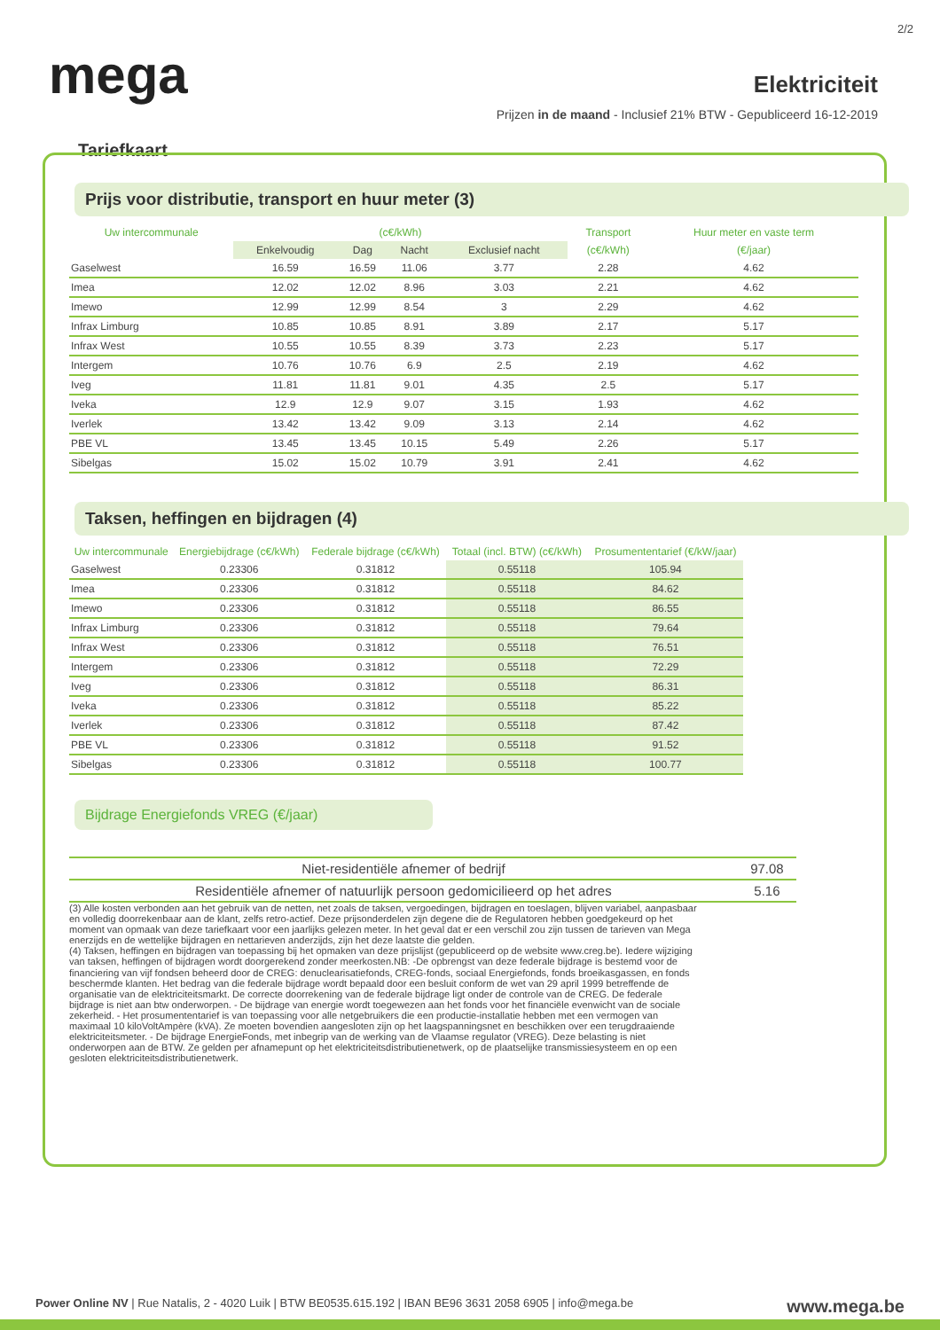2/2
mega
Elektriciteit
Prijzen in de maand - Inclusief 21% BTW - Gepubliceerd 16-12-2019
Tariefkaart
Prijs voor distributie, transport en huur meter (3)
| Uw intercommunale | (c€/kWh) | | | | Transport | Huur meter en vaste term |
| --- | --- | --- | --- | --- | --- | --- |
| | Enkelvoudig | Dag | Nacht | Exclusief nacht | (c€/kWh) | (€/jaar) |
| Gaselwest | 16.59 | 16.59 | 11.06 | 3.77 | 2.28 | 4.62 |
| Imea | 12.02 | 12.02 | 8.96 | 3.03 | 2.21 | 4.62 |
| Imewo | 12.99 | 12.99 | 8.54 | 3 | 2.29 | 4.62 |
| Infrax Limburg | 10.85 | 10.85 | 8.91 | 3.89 | 2.17 | 5.17 |
| Infrax West | 10.55 | 10.55 | 8.39 | 3.73 | 2.23 | 5.17 |
| Intergem | 10.76 | 10.76 | 6.9 | 2.5 | 2.19 | 4.62 |
| Iveg | 11.81 | 11.81 | 9.01 | 4.35 | 2.5 | 5.17 |
| Iveka | 12.9 | 12.9 | 9.07 | 3.15 | 1.93 | 4.62 |
| Iverlek | 13.42 | 13.42 | 9.09 | 3.13 | 2.14 | 4.62 |
| PBE VL | 13.45 | 13.45 | 10.15 | 5.49 | 2.26 | 5.17 |
| Sibelgas | 15.02 | 15.02 | 10.79 | 3.91 | 2.41 | 4.62 |
Taksen, heffingen en bijdragen (4)
| Uw intercommunale | Energiebijdrage (c€/kWh) | Federale bijdrage (c€/kWh) | Totaal (incl. BTW) (c€/kWh) | Prosumententarief (€/kW/jaar) |
| --- | --- | --- | --- | --- |
| Gaselwest | 0.23306 | 0.31812 | 0.55118 | 105.94 |
| Imea | 0.23306 | 0.31812 | 0.55118 | 84.62 |
| Imewo | 0.23306 | 0.31812 | 0.55118 | 86.55 |
| Infrax Limburg | 0.23306 | 0.31812 | 0.55118 | 79.64 |
| Infrax West | 0.23306 | 0.31812 | 0.55118 | 76.51 |
| Intergem | 0.23306 | 0.31812 | 0.55118 | 72.29 |
| Iveg | 0.23306 | 0.31812 | 0.55118 | 86.31 |
| Iveka | 0.23306 | 0.31812 | 0.55118 | 85.22 |
| Iverlek | 0.23306 | 0.31812 | 0.55118 | 87.42 |
| PBE VL | 0.23306 | 0.31812 | 0.55118 | 91.52 |
| Sibelgas | 0.23306 | 0.31812 | 0.55118 | 100.77 |
Bijdrage Energiefonds VREG (€/jaar)
| Niet-residentiële afnemer of bedrijf | 97.08 |
| Residentiële afnemer of natuurlijk persoon gedomicilieerd op het adres | 5.16 |
(3) Alle kosten verbonden aan het gebruik van de netten, net zoals de taksen, vergoedingen, bijdragen en toeslagen, blijven variabel, aanpasbaar en volledig doorrekenbaar aan de klant, zelfs retro-actief. Deze prijsonderdelen zijn degene die de Regulatoren hebben goedgekeurd op het moment van opmaak van deze tariefkaart voor een jaarlijks gelezen meter. In het geval dat er een verschil zou zijn tussen de tarieven van Mega enerzijds en de wettelijke bijdragen en nettarieven anderzijds, zijn het deze laatste die gelden.
(4) Taksen, heffingen en bijdragen van toepassing bij het opmaken van deze prijslijst (gepubliceerd op de website www.creg.be). Iedere wijziging van taksen, heffingen of bijdragen wordt doorgerekend zonder meerkosten.NB: -De opbrengst van deze federale bijdrage is bestemd voor de financiering van vijf fondsen beheerd door de CREG: denuclearisatiefonds, CREG-fonds, sociaal Energiefonds, fonds broeikasgassen, en fonds beschermde klanten. Het bedrag van die federale bijdrage wordt bepaald door een besluit conform de wet van 29 april 1999 betreffende de organisatie van de elektriciteitsmarkt. De correcte doorrekening van de federale bijdrage ligt onder de controle van de CREG. De federale bijdrage is niet aan btw onderworpen. - De bijdrage van energie wordt toegewezen aan het fonds voor het financiële evenwicht van de sociale zekerheid. - Het prosumententarief is van toepassing voor alle netgebruikers die een productie-installatie hebben met een vermogen van maximaal 10 kiloVoltAmpère (kVA). Ze moeten bovendien aangesloten zijn op het laagspanningsnet en beschikken over een terugdraaiende elektriciteitsmeter. - De bijdrage EnergieFonds, met inbegrip van de werking van de Vlaamse regulator (VREG). Deze belasting is niet onderworpen aan de BTW. Ze gelden per afnamepunt op het elektriciteitsdistributienetwerk, op de plaatselijke transmissiesysteem en op een gesloten elektriciteitsdistributienetwerk.
Power Online NV | Rue Natalis, 2 - 4020 Luik | BTW BE0535.615.192 | IBAN BE96 3631 2058 6905 | info@mega.be www.mega.be